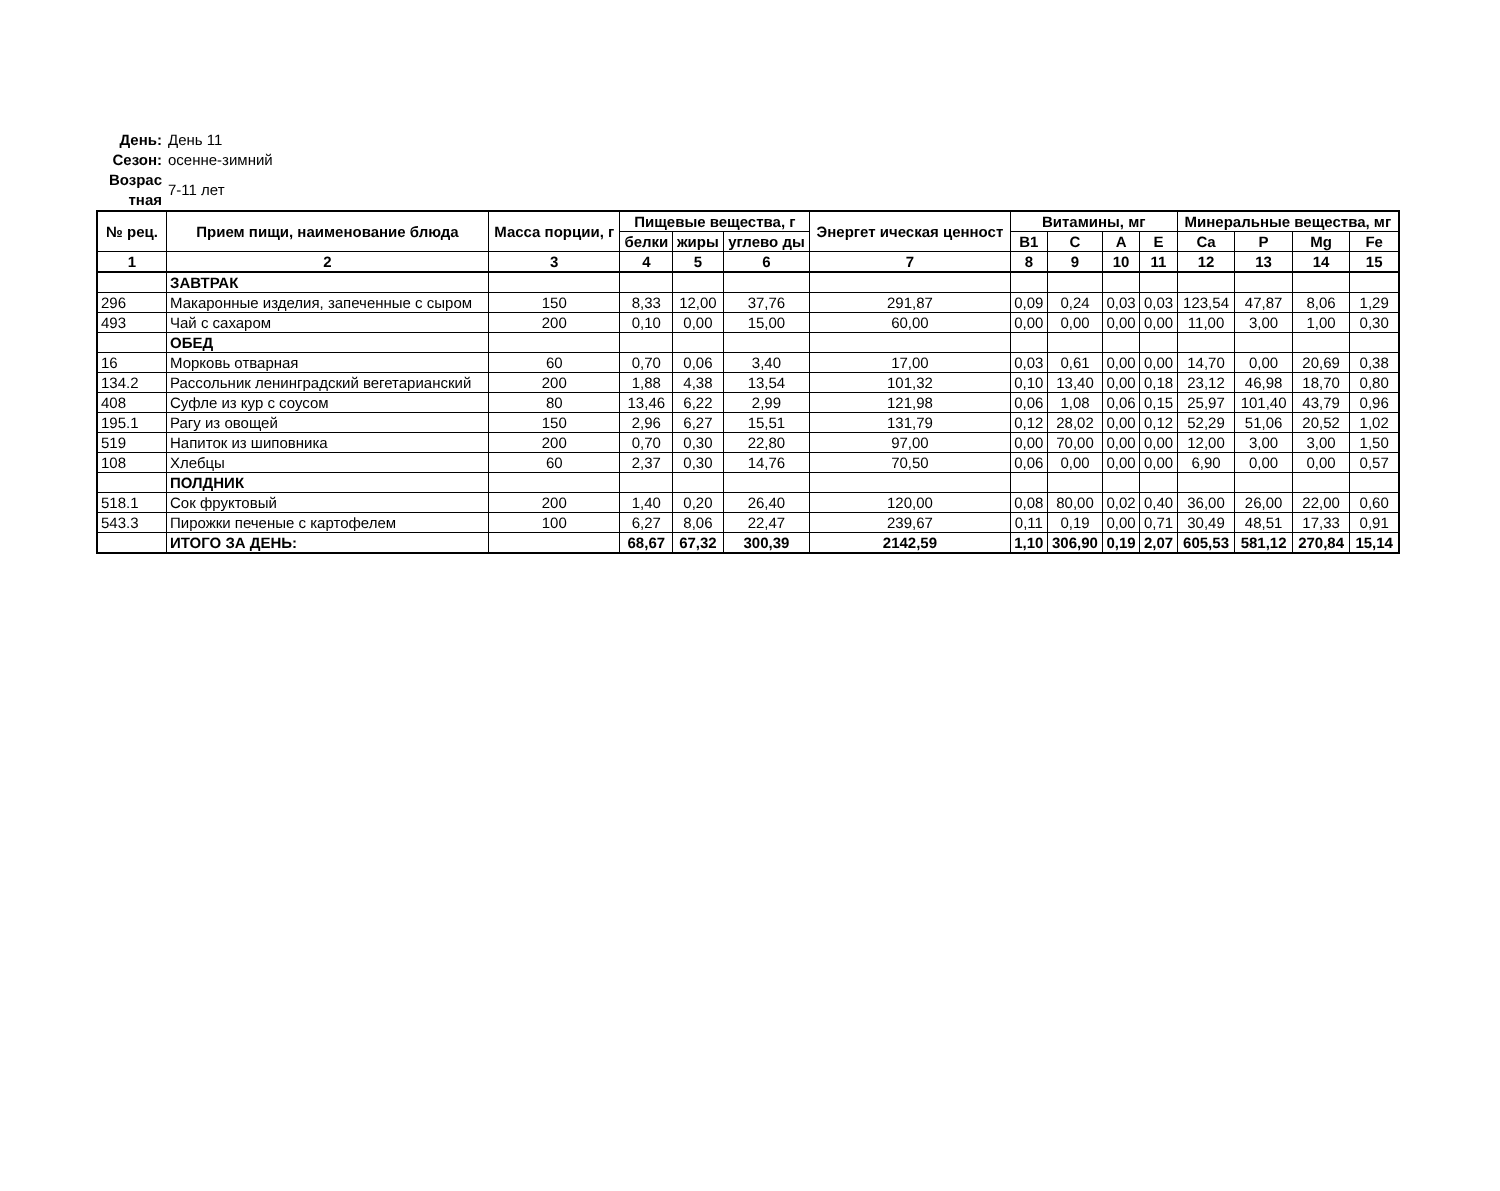День: День 11
Сезон: осенне-зимний
Возрас тная 7-11 лет
| № рец. | Прием пищи, наименование блюда | Масса порции, г | Пищевые вещества, г | | | Энергет ическая ценност | Витамины, мг | | | | Минеральные вещества, мг | | | |
| --- | --- | --- | --- | --- | --- | --- | --- | --- | --- | --- | --- | --- | --- | --- |
| | | | белки | жиры | углево ды | | B1 | C | A | E | Ca | P | Mg | Fe |
| 1 | 2 | 3 | 4 | 5 | 6 | 7 | 8 | 9 | 10 | 11 | 12 | 13 | 14 | 15 |
| | ЗАВТРАК | | | | | | | | | | | | | |
| 296 | Макаронные изделия, запеченные с сыром | 150 | 8,33 | 12,00 | 37,76 | 291,87 | 0,09 | 0,24 | 0,03 | 0,03 | 123,54 | 47,87 | 8,06 | 1,29 |
| 493 | Чай с сахаром | 200 | 0,10 | 0,00 | 15,00 | 60,00 | 0,00 | 0,00 | 0,00 | 0,00 | 11,00 | 3,00 | 1,00 | 0,30 |
| | ОБЕД | | | | | | | | | | | | | |
| 16 | Морковь отварная | 60 | 0,70 | 0,06 | 3,40 | 17,00 | 0,03 | 0,61 | 0,00 | 0,00 | 14,70 | 0,00 | 20,69 | 0,38 |
| 134.2 | Рассольник ленинградский вегетарианский | 200 | 1,88 | 4,38 | 13,54 | 101,32 | 0,10 | 13,40 | 0,00 | 0,18 | 23,12 | 46,98 | 18,70 | 0,80 |
| 408 | Суфле из кур с соусом | 80 | 13,46 | 6,22 | 2,99 | 121,98 | 0,06 | 1,08 | 0,06 | 0,15 | 25,97 | 101,40 | 43,79 | 0,96 |
| 195.1 | Рагу из овощей | 150 | 2,96 | 6,27 | 15,51 | 131,79 | 0,12 | 28,02 | 0,00 | 0,12 | 52,29 | 51,06 | 20,52 | 1,02 |
| 519 | Напиток из шиповника | 200 | 0,70 | 0,30 | 22,80 | 97,00 | 0,00 | 70,00 | 0,00 | 0,00 | 12,00 | 3,00 | 3,00 | 1,50 |
| 108 | Хлебцы | 60 | 2,37 | 0,30 | 14,76 | 70,50 | 0,06 | 0,00 | 0,00 | 0,00 | 6,90 | 0,00 | 0,00 | 0,57 |
| | ПОЛДНИК | | | | | | | | | | | | | |
| 518.1 | Сок фруктовый | 200 | 1,40 | 0,20 | 26,40 | 120,00 | 0,08 | 80,00 | 0,02 | 0,40 | 36,00 | 26,00 | 22,00 | 0,60 |
| 543.3 | Пирожки печеные с картофелем | 100 | 6,27 | 8,06 | 22,47 | 239,67 | 0,11 | 0,19 | 0,00 | 0,71 | 30,49 | 48,51 | 17,33 | 0,91 |
| | ИТОГО ЗА ДЕНЬ: | | 68,67 | 67,32 | 300,39 | 2142,59 | 1,10 | 306,90 | 0,19 | 2,07 | 605,53 | 581,12 | 270,84 | 15,14 |